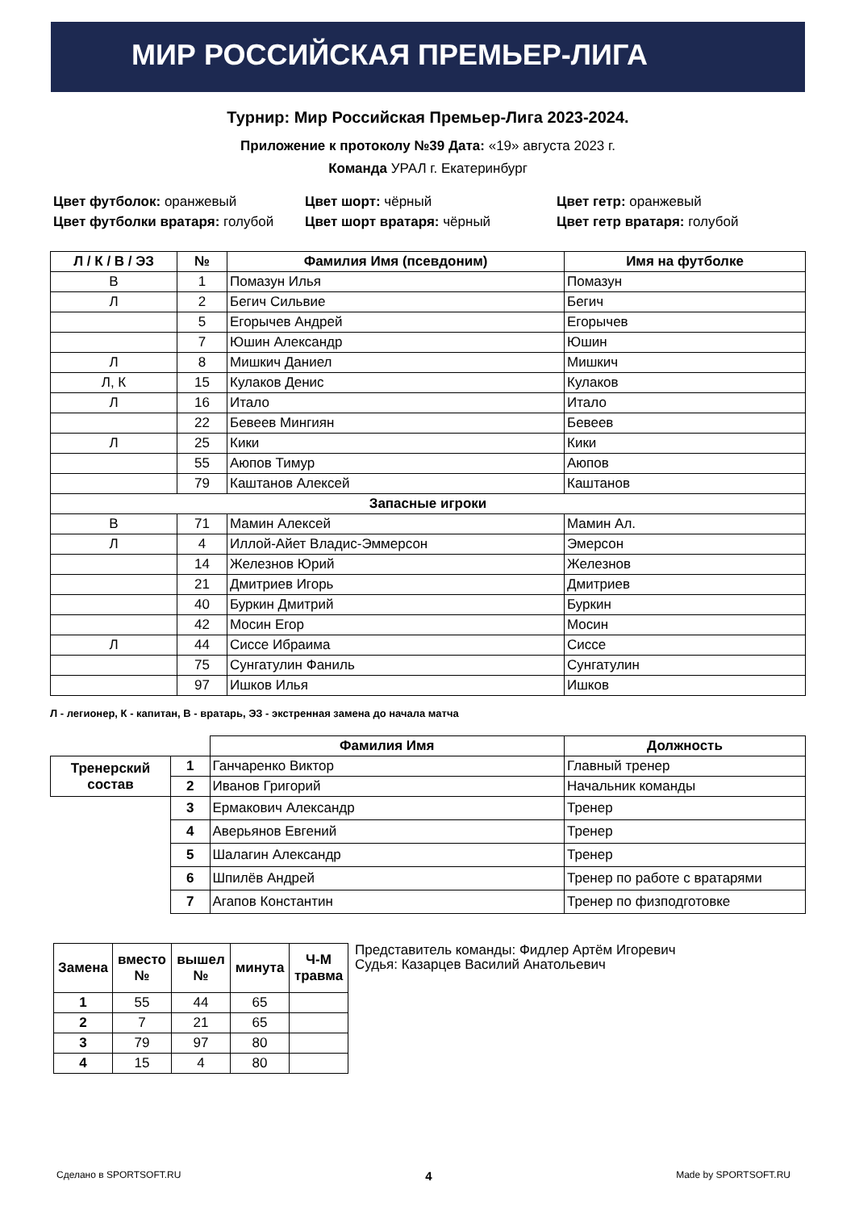МИР РОССИЙСКАЯ ПРЕМЬЕР-ЛИГА
Турнир: Мир Российская Премьер-Лига 2023-2024.
Приложение к протоколу №39 Дата: «19» августа 2023 г.
Команда УРАЛ г. Екатеринбург
Цвет футболок: оранжевый
Цвет шорт: чёрный
Цвет гетр: оранжевый
Цвет футболки вратаря: голубой
Цвет шорт вратаря: чёрный
Цвет гетр вратаря: голубой
| Л / К / В / ЭЗ | № | Фамилия Имя (псевдоним) | Имя на футболке |
| --- | --- | --- | --- |
| В | 1 | Помазун Илья | Помазун |
| Л | 2 | Бегич Сильвие | Бегич |
| | 5 | Егорычев Андрей | Егорычев |
| | 7 | Юшин Александр | Юшин |
| Л | 8 | Мишкич Даниел | Мишкич |
| Л, К | 15 | Кулаков Денис | Кулаков |
| Л | 16 | Итало | Итало |
| | 22 | Бевеев Мингиян | Бевеев |
| Л | 25 | Кики | Кики |
| | 55 | Аюпов Тимур | Аюпов |
| | 79 | Каштанов Алексей | Каштанов |
| Запасные игроки | | | |
| В | 71 | Мамин Алексей | Мамин Ал. |
| Л | 4 | Иллой-Айет Владис-Эммерсон | Эмерсон |
| | 14 | Железнов Юрий | Железнов |
| | 21 | Дмитриев Игорь | Дмитриев |
| | 40 | Буркин Дмитрий | Буркин |
| | 42 | Мосин Егор | Мосин |
| Л | 44 | Сиссе Ибраима | Сиссе |
| | 75 | Сунгатулин Фаниль | Сунгатулин |
| | 97 | Ишков Илья | Ишков |
Л - легионер, К - капитан, В - вратарь, ЭЗ - экстренная замена до начала матча
| | | Фамилия Имя | Должность |
| Тренерский состав | 1 | Ганчаренко Виктор | Главный тренер |
| | 2 | Иванов Григорий | Начальник команды |
| | 3 | Ермакович Александр | Тренер |
| | 4 | Аверьянов Евгений | Тренер |
| | 5 | Шалагин Александр | Тренер |
| | 6 | Шпилёв Андрей | Тренер по работе с вратарями |
| | 7 | Агапов Константин | Тренер по физподготовке |
| Замена | вместо № | вышел № | минута | Ч-М травма |
| --- | --- | --- | --- | --- |
| 1 | 55 | 44 | 65 | |
| 2 | 7 | 21 | 65 | |
| 3 | 79 | 97 | 80 | |
| 4 | 15 | 4 | 80 | |
Представитель команды: Фидлер Артём Игоревич
Судья: Казарцев Василий Анатольевич
Сделано в SPORTSOFT.RU 4 Made by SPORTSOFT.RU